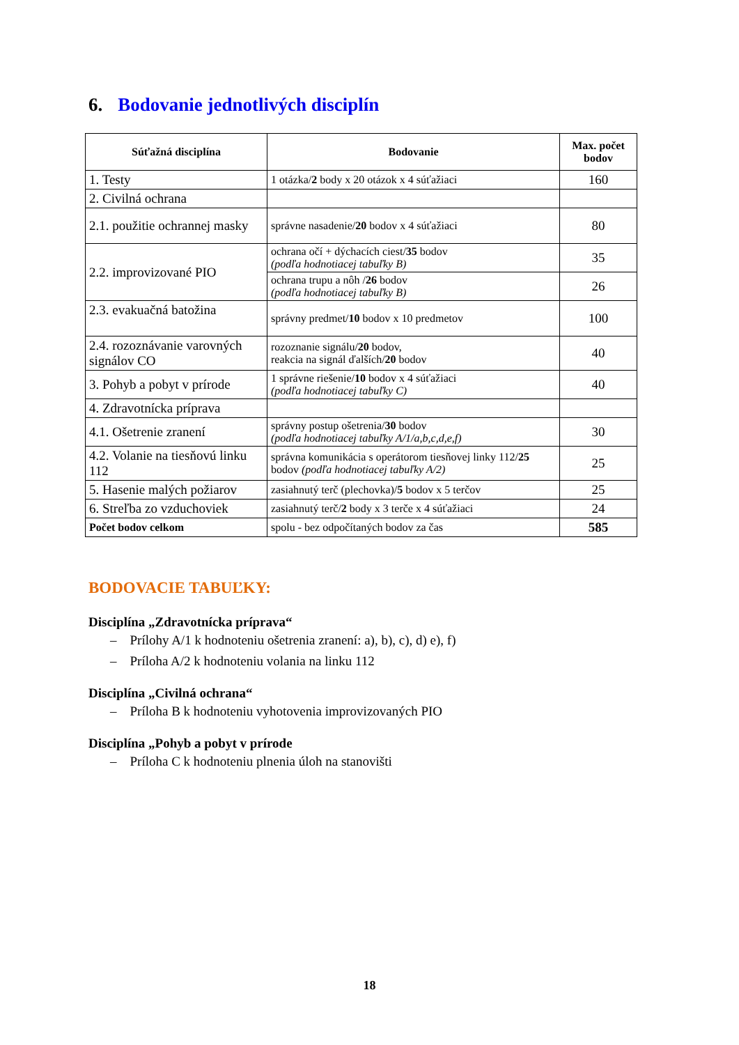6. Bodovanie jednotlivých disciplín
| Súťažná disciplína | Bodovanie | Max. počet bodov |
| --- | --- | --- |
| 1. Testy | 1 otázka/ 2 body x 20 otázok x 4 súťažiaci | 160 |
| 2. Civilná ochrana | | |
| 2.1. použitie ochrannej masky | správne nasadenie/ 20 bodov x 4 súťažiaci | 80 |
| 2.2. improvizované PIO | ochrana očí + dýchacích ciest/ 35 bodov (podľa hodnotiacej tabuľky B) | 35 |
| | ochrana trupu a nôh / 26 bodov (podľa hodnotiacej tabuľky B) | 26 |
| 2.3. evakuačná batožina | správny predmet/ 10 bodov x 10 predmetov | 100 |
| 2.4. rozoznávanie varovných signálov CO | rozoznanie signálu/ 20 bodov, reakcia na signál ďalších/ 20 bodov | 40 |
| 3. Pohyb a pobyt v prírode | 1 správne riešenie/ 10 bodov x 4 súťažiaci (podľa hodnotiacej tabuľky C) | 40 |
| 4. Zdravotnícka príprava | | |
| 4.1. Ošetrenie zranení | správny postup ošetrenia/ 30 bodov (podľa hodnotiacej tabuľky A/1/a,b,c,d,e,f) | 30 |
| 4.2. Volanie na tiesňovú linku 112 | správna komunikácia s operátorom tiesňovej linky 112/ 25 bodov (podľa hodnotiacej tabuľky A/2) | 25 |
| 5. Hasenie malých požiarov | zasiahnutý terč (plechovka)/ 5 bodov x 5 terčov | 25 |
| 6. Streľba zo vzduchoviek | zasiahnutý terč/ 2 body x 3 terče x 4 súťažiaci | 24 |
| Počet bodov celkom | spolu - bez odpočítaných bodov za čas | 585 |
BODOVACIE TABUĽKY:
Disciplína „Zdravotnícka príprava“
– Prílohy A/1 k hodnoteniu ošetrenia zranení: a), b), c), d) e), f)
– Príloha A/2 k hodnoteniu volania na linku 112
Disciplína „Civilná ochrana“
– Príloha B k hodnoteniu vyhotovenia improvizovaných PIO
Disciplína „Pohyb a pobyt v prírode
– Príloha C k hodnoteniu plnenia úloh na stanovišti
18